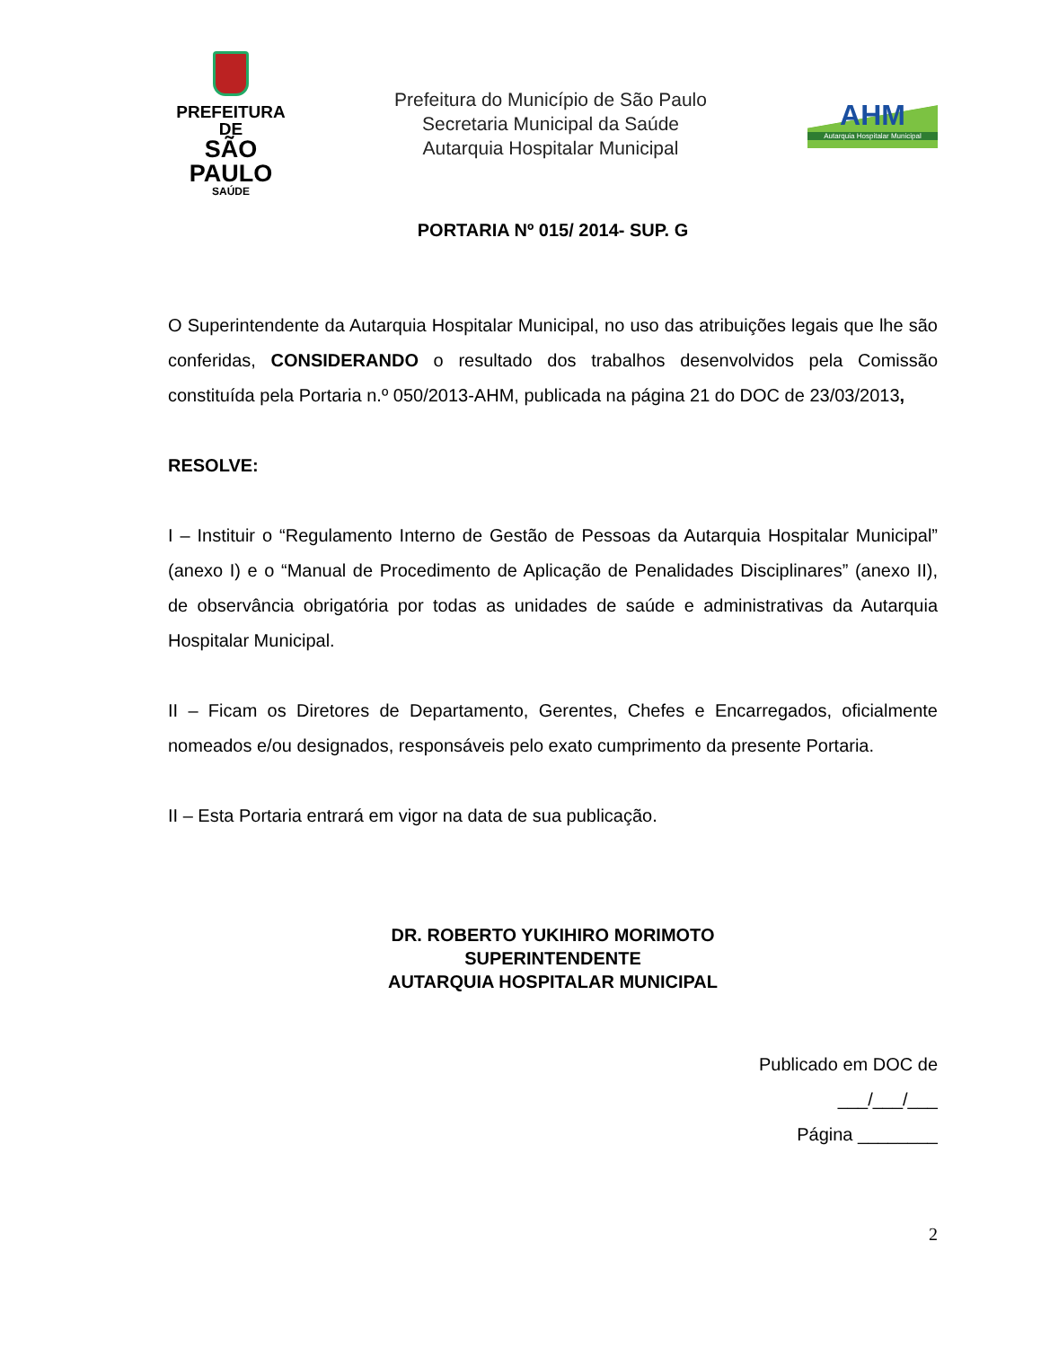PREFEITURA DE
SÃO PAULO
SAÚDE
Prefeitura do Município de São Paulo
Secretaria Municipal da Saúde
Autarquia Hospitalar Municipal
AHM
Autarquia Hospitalar Municipal
PORTARIA Nº 015/ 2014- SUP. G
O Superintendente da Autarquia Hospitalar Municipal, no uso das atribuições legais que lhe são conferidas, CONSIDERANDO o resultado dos trabalhos desenvolvidos pela Comissão constituída pela Portaria n.º 050/2013-AHM, publicada na página 21 do DOC de 23/03/2013,
RESOLVE:
I – Instituir o “Regulamento Interno de Gestão de Pessoas da Autarquia Hospitalar Municipal” (anexo I) e o “Manual de Procedimento de Aplicação de Penalidades Disciplinares” (anexo II), de observância obrigatória por todas as unidades de saúde e administrativas da Autarquia Hospitalar Municipal.
II – Ficam os Diretores de Departamento, Gerentes, Chefes e Encarregados, oficialmente nomeados e/ou designados, responsáveis pelo exato cumprimento da presente Portaria.
II – Esta Portaria entrará em vigor na data de sua publicação.
DR. ROBERTO YUKIHIRO MORIMOTO
SUPERINTENDENTE
AUTARQUIA HOSPITALAR MUNICIPAL
Publicado em DOC de
___/___/___
Página ________
2